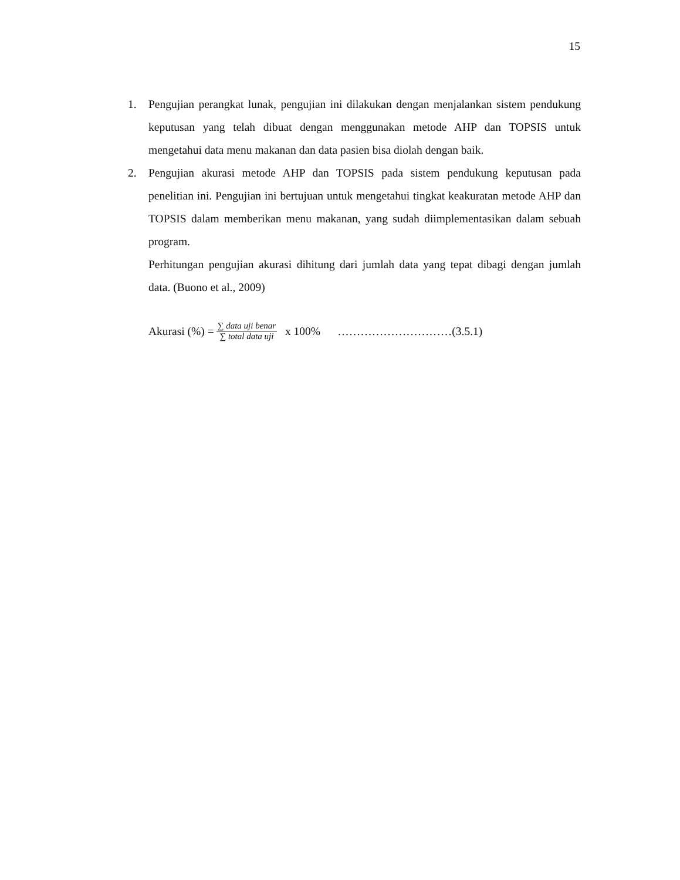15
1. Pengujian perangkat lunak, pengujian ini dilakukan dengan menjalankan sistem pendukung keputusan yang telah dibuat dengan menggunakan metode AHP dan TOPSIS untuk mengetahui data menu makanan dan data pasien bisa diolah dengan baik.
2. Pengujian akurasi metode AHP dan TOPSIS pada sistem pendukung keputusan pada penelitian ini. Pengujian ini bertujuan untuk mengetahui tingkat keakuratan metode AHP dan TOPSIS dalam memberikan menu makanan, yang sudah diimplementasikan dalam sebuah program.
Perhitungan pengujian akurasi dihitung dari jumlah data yang tepat dibagi dengan jumlah data. (Buono et al., 2009)
Akurasi (%) = ∑ data uji benar ∑ total data uji x 100% …………………………(3.5.1)